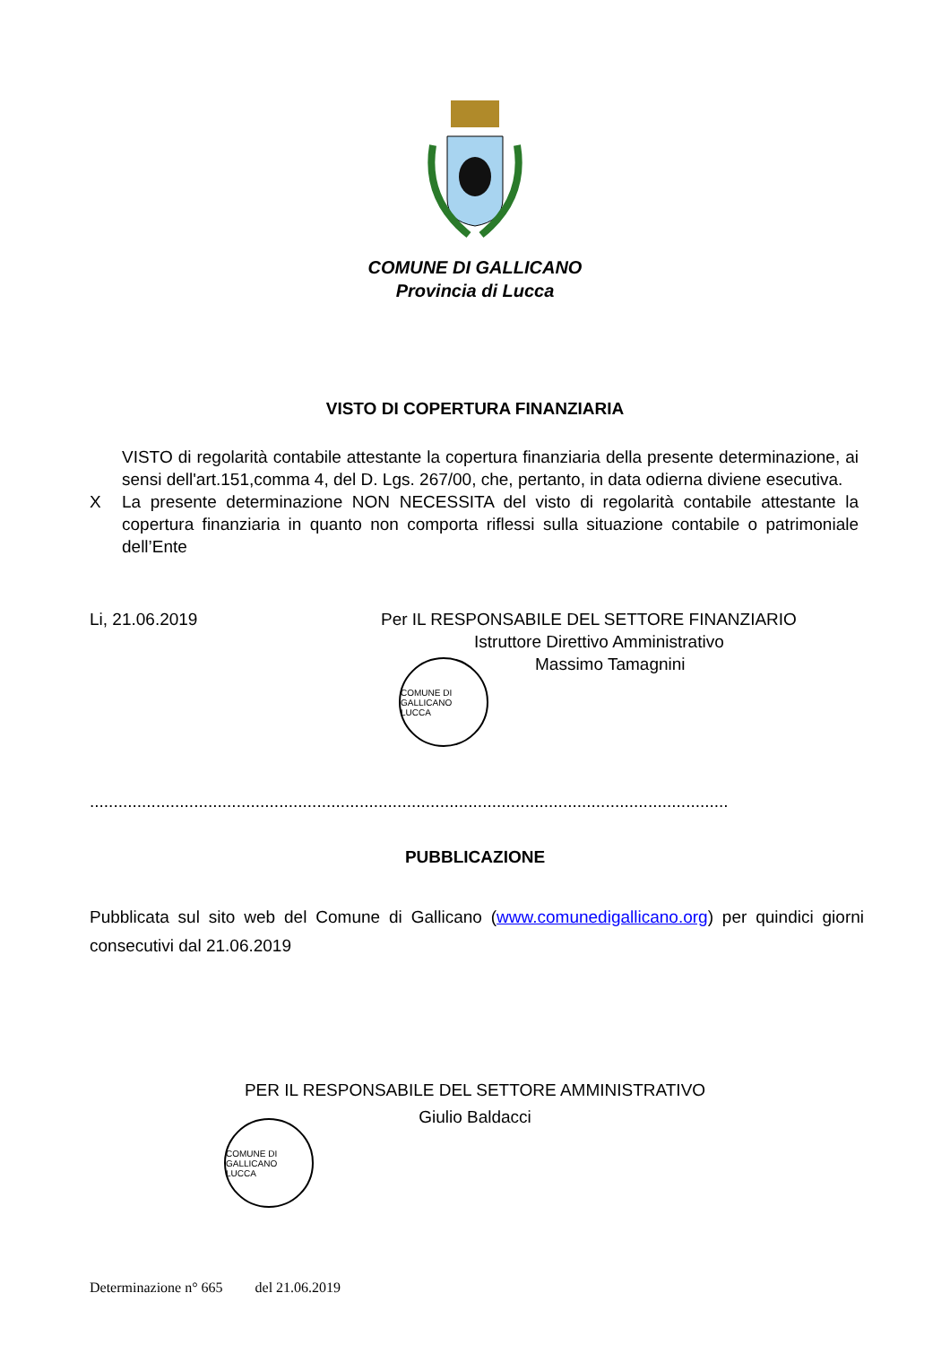COMUNE DI GALLICANO
Provincia di Lucca
VISTO DI COPERTURA FINANZIARIA
VISTO di regolarità contabile attestante la copertura finanziaria della presente determinazione, ai sensi dell'art.151,comma 4, del D. Lgs. 267/00, che, pertanto, in data odierna diviene esecutiva.
X La presente determinazione NON NECESSITA del visto di regolarità contabile attestante la copertura finanziaria in quanto non comporta riflessi sulla situazione contabile o patrimoniale dell’Ente
Li, 21.06.2019 Per IL RESPONSABILE DEL SETTORE FINANZIARIO
Istruttore Direttivo Amministrativo
Massimo Tamagnini
COMUNE DI GALLICANO
LUCCA
.......................................................................................................................................
PUBBLICAZIONE
Pubblicata sul sito web del Comune di Gallicano (www.comunedigallicano.org) per quindici giorni consecutivi dal 21.06.2019
PER IL RESPONSABILE DEL SETTORE AMMINISTRATIVO
Giulio Baldacci
COMUNE DI GALLICANO
LUCCA
Determinazione n° 665 del 21.06.2019